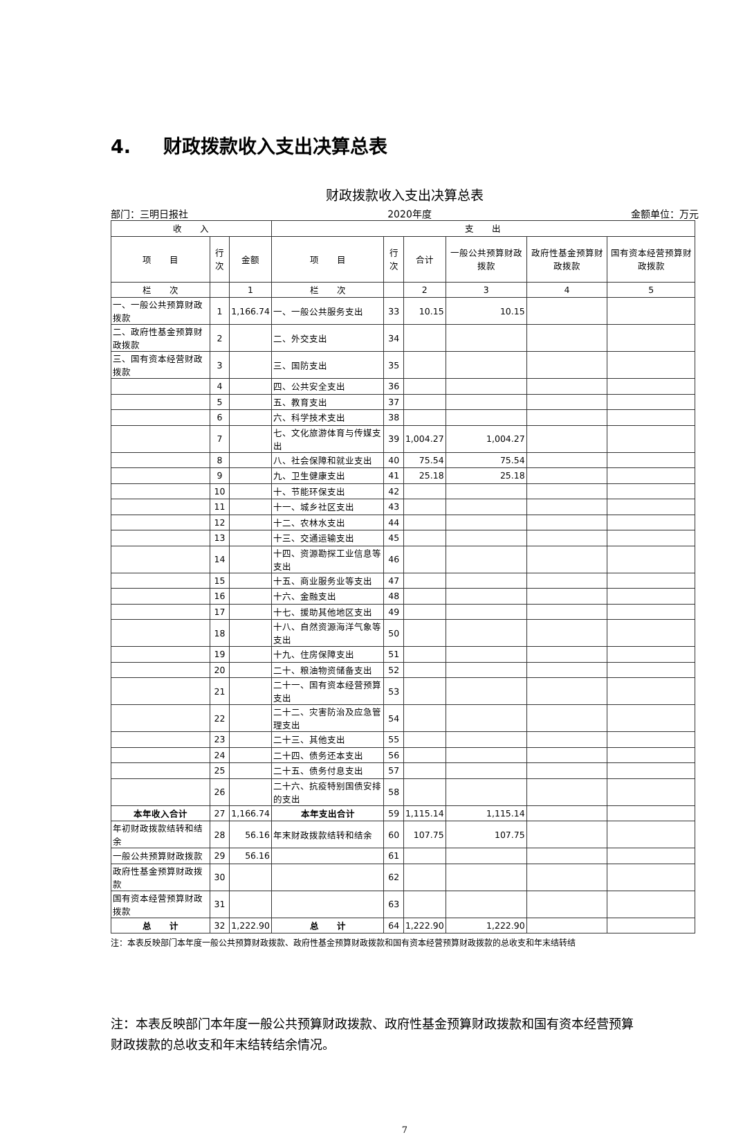4. 财政拨款收入支出决算总表
财政拨款收入支出决算总表
部门：三明日报社 2020年度 金额单位：万元
| 收 入 | | | 支 出 | | | | | |
| --- | --- | --- | --- | --- | --- | --- | --- | --- |
| 项 目 | 行次 | 金额 | 项 目 | 行次 | 合计 | 一般公共预算财政拨款 | 政府性基金预算财政拨款 | 国有资本经营预算财政拨款 |
| 栏 次 | | 1 | 栏 次 | | 2 | 3 | 4 | 5 |
| 一、一般公共预算财政拨款 | 1 | 1,166.74 | 一、一般公共服务支出 | 33 | 10.15 | 10.15 | | |
| 二、政府性基金预算财政拨款 | 2 | | 二、外交支出 | 34 | | | | |
| 三、国有资本经营财政拨款 | 3 | | 三、国防支出 | 35 | | | | |
| | 4 | | 四、公共安全支出 | 36 | | | | |
| | 5 | | 五、教育支出 | 37 | | | | |
| | 6 | | 六、科学技术支出 | 38 | | | | |
| | 7 | | 七、文化旅游体育与传媒支出 | 39 | 1,004.27 | 1,004.27 | | |
| | 8 | | 八、社会保障和就业支出 | 40 | 75.54 | 75.54 | | |
| | 9 | | 九、卫生健康支出 | 41 | 25.18 | 25.18 | | |
| | 10 | | 十、节能环保支出 | 42 | | | | |
| | 11 | | 十一、城乡社区支出 | 43 | | | | |
| | 12 | | 十二、农林水支出 | 44 | | | | |
| | 13 | | 十三、交通运输支出 | 45 | | | | |
| | 14 | | 十四、资源勘探工业信息等支出 | 46 | | | | |
| | 15 | | 十五、商业服务业等支出 | 47 | | | | |
| | 16 | | 十六、金融支出 | 48 | | | | |
| | 17 | | 十七、援助其他地区支出 | 49 | | | | |
| | 18 | | 十八、自然资源海洋气象等支出 | 50 | | | | |
| | 19 | | 十九、住房保障支出 | 51 | | | | |
| | 20 | | 二十、粮油物资储备支出 | 52 | | | | |
| | 21 | | 二十一、国有资本经营预算支出 | 53 | | | | |
| | 22 | | 二十二、灾害防治及应急管理支出 | 54 | | | | |
| | 23 | | 二十三、其他支出 | 55 | | | | |
| | 24 | | 二十四、债务还本支出 | 56 | | | | |
| | 25 | | 二十五、债务付息支出 | 57 | | | | |
| | 26 | | 二十六、抗疫特别国债安排的支出 | 58 | | | | |
| 本年收入合计 | 27 | 1,166.74 | 本年支出合计 | 59 | 1,115.14 | 1,115.14 | | |
| 年初财政拨款结转和结余 | 28 | 56.16 | 年末财政拨款结转和结余 | 60 | 107.75 | 107.75 | | |
| 一般公共预算财政拨款 | 29 | 56.16 | | 61 | | | | |
| 政府性基金预算财政拨款 | 30 | | | 62 | | | | |
| 国有资本经营预算财政拨款 | 31 | | | 63 | | | | |
| 总 计 | 32 | 1,222.90 | 总 计 | 64 | 1,222.90 | 1,222.90 | | |
注：本表反映部门本年度一般公共预算财政拨款、政府性基金预算财政拨款和国有资本经营预算财政拨款的总收支和年末结转结
注：本表反映部门本年度一般公共预算财政拨款、政府性基金预算财政拨款和国有资本经营预算财政拨款的总收支和年末结转结余情况。
7